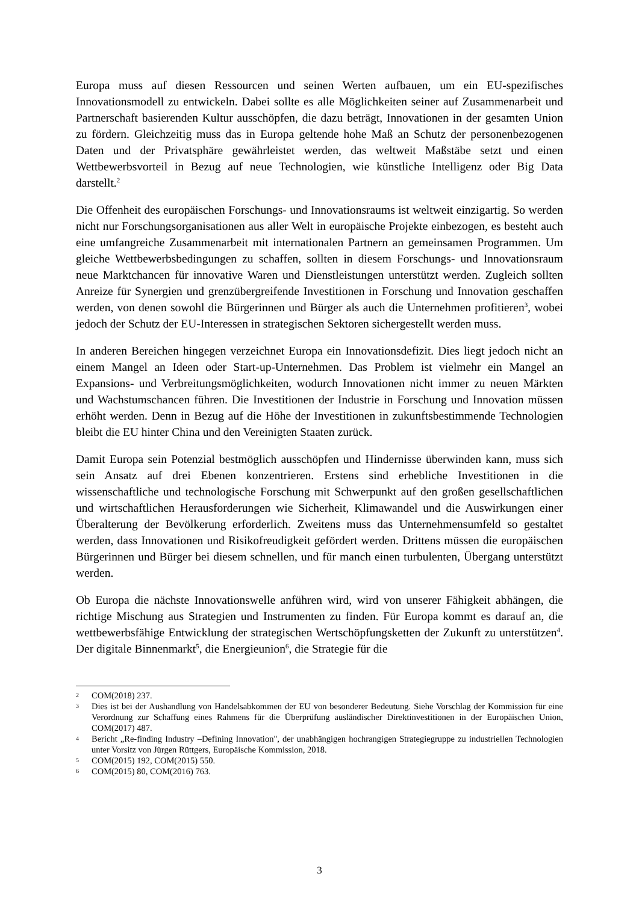Europa muss auf diesen Ressourcen und seinen Werten aufbauen, um ein EU-spezifisches Innovationsmodell zu entwickeln. Dabei sollte es alle Möglichkeiten seiner auf Zusammenarbeit und Partnerschaft basierenden Kultur ausschöpfen, die dazu beträgt, Innovationen in der gesamten Union zu fördern. Gleichzeitig muss das in Europa geltende hohe Maß an Schutz der personenbezogenen Daten und der Privatsphäre gewährleistet werden, das weltweit Maßstäbe setzt und einen Wettbewerbsvorteil in Bezug auf neue Technologien, wie künstliche Intelligenz oder Big Data darstellt.<sup>2</sup>
Die Offenheit des europäischen Forschungs- und Innovationsraums ist weltweit einzigartig. So werden nicht nur Forschungsorganisationen aus aller Welt in europäische Projekte einbezogen, es besteht auch eine umfangreiche Zusammenarbeit mit internationalen Partnern an gemeinsamen Programmen. Um gleiche Wettbewerbsbedingungen zu schaffen, sollten in diesem Forschungs- und Innovationsraum neue Marktchancen für innovative Waren und Dienstleistungen unterstützt werden. Zugleich sollten Anreize für Synergien und grenzübergreifende Investitionen in Forschung und Innovation geschaffen werden, von denen sowohl die Bürgerinnen und Bürger als auch die Unternehmen profitieren<sup>3</sup>, wobei jedoch der Schutz der EU-Interessen in strategischen Sektoren sichergestellt werden muss.
In anderen Bereichen hingegen verzeichnet Europa ein Innovationsdefizit. Dies liegt jedoch nicht an einem Mangel an Ideen oder Start-up-Unternehmen. Das Problem ist vielmehr ein Mangel an Expansions- und Verbreitungsmöglichkeiten, wodurch Innovationen nicht immer zu neuen Märkten und Wachstumschancen führen. Die Investitionen der Industrie in Forschung und Innovation müssen erhöht werden. Denn in Bezug auf die Höhe der Investitionen in zukunftsbestimmende Technologien bleibt die EU hinter China und den Vereinigten Staaten zurück.
Damit Europa sein Potenzial bestmöglich ausschöpfen und Hindernisse überwinden kann, muss sich sein Ansatz auf drei Ebenen konzentrieren. Erstens sind erhebliche Investitionen in die wissenschaftliche und technologische Forschung mit Schwerpunkt auf den großen gesellschaftlichen und wirtschaftlichen Herausforderungen wie Sicherheit, Klimawandel und die Auswirkungen einer Überalterung der Bevölkerung erforderlich. Zweitens muss das Unternehmensumfeld so gestaltet werden, dass Innovationen und Risikofreudigkeit gefördert werden. Drittens müssen die europäischen Bürgerinnen und Bürger bei diesem schnellen, und für manch einen turbulenten, Übergang unterstützt werden.
Ob Europa die nächste Innovationswelle anführen wird, wird von unserer Fähigkeit abhängen, die richtige Mischung aus Strategien und Instrumenten zu finden. Für Europa kommt es darauf an, die wettbewerbsfähige Entwicklung der strategischen Wertschöpfungsketten der Zukunft zu unterstützen<sup>4</sup>. Der digitale Binnenmarkt<sup>5</sup>, die Energieunion<sup>6</sup>, die Strategie für die
2 COM(2018) 237.
3 Dies ist bei der Aushandlung von Handelsabkommen der EU von besonderer Bedeutung. Siehe Vorschlag der Kommission für eine Verordnung zur Schaffung eines Rahmens für die Überprüfung ausländischer Direktinvestitionen in der Europäischen Union, COM(2017) 487.
4 Bericht „Re-finding Industry –Defining Innovation", der unabhängigen hochrangigen Strategiegruppe zu industriellen Technologien unter Vorsitz von Jürgen Rüttgers, Europäische Kommission, 2018.
5 COM(2015) 192, COM(2015) 550.
6 COM(2015) 80, COM(2016) 763.
3